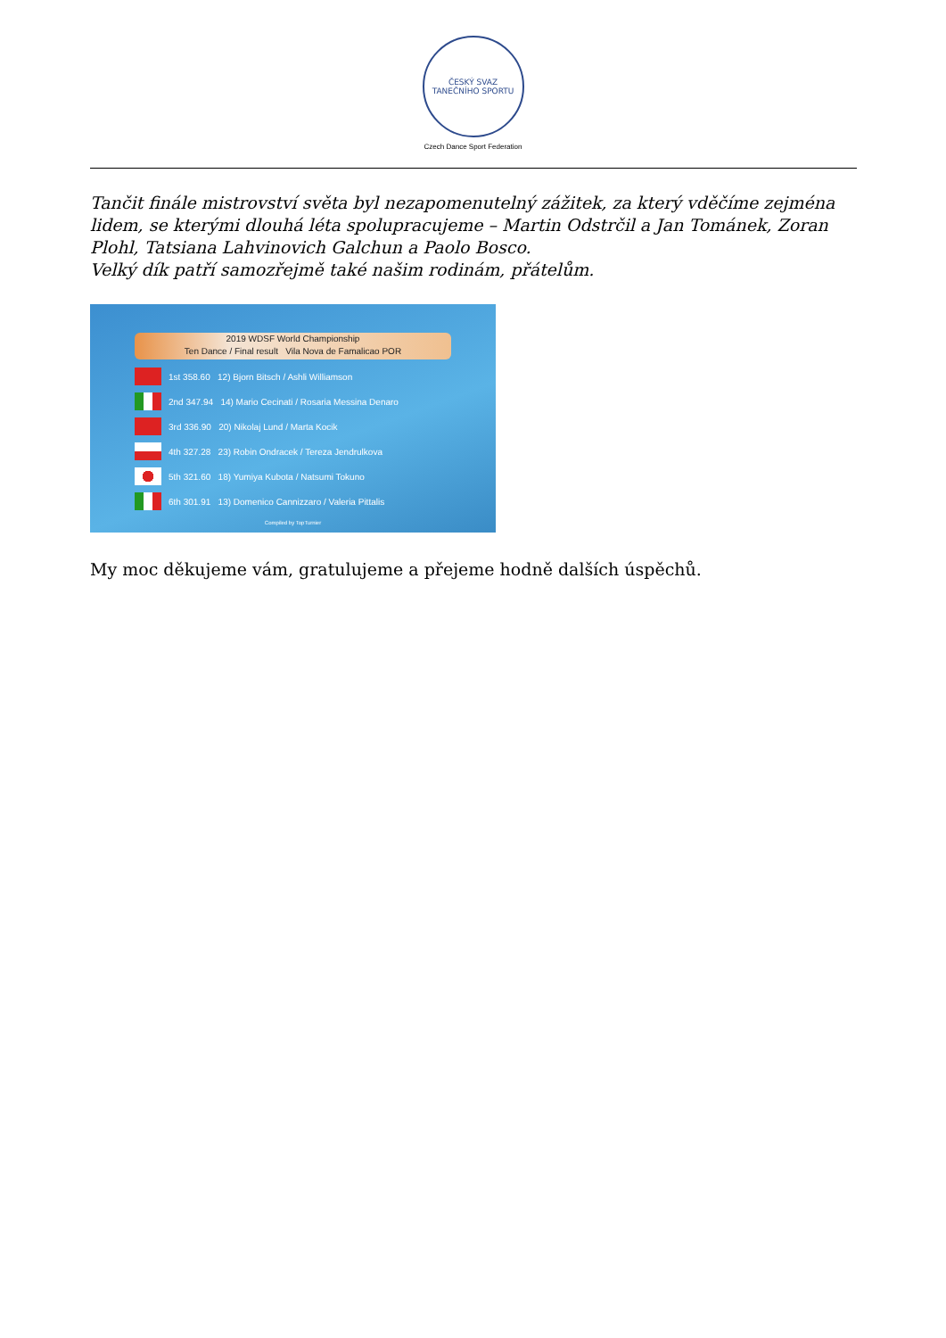ČESKÝ SVAZ TANEČNÍHO SPORTU
Czech Dance Sport Federation
Tančit finále mistrovství světa byl nezapomenutelný zážitek, za který vděčíme zejména lidem, se kterými dlouhá léta spolupracujeme – Martin Odstrčil a Jan Tománek, Zoran Plohl, Tatsiana Lahvinovich Galchun a Paolo Bosco.
Velký dík patří samozřejmě také našim rodinám, přátelům.
2019 WDSF World Championship
Ten Dance / Final result Vila Nova de Famalicao POR
1st 358.60 12) Bjorn Bitsch / Ashli Williamson
2nd 347.94 14) Mario Cecinati / Rosaria Messina Denaro
3rd 336.90 20) Nikolaj Lund / Marta Kocik
4th 327.28 23) Robin Ondracek / Tereza Jendrulkova
5th 321.60 18) Yumiya Kubota / Natsumi Tokuno
6th 301.91 13) Domenico Cannizzaro / Valeria Pittalis
Compiled by TopTurnier
My moc děkujeme vám, gratulujeme a přejeme hodně dalších úspěchů.